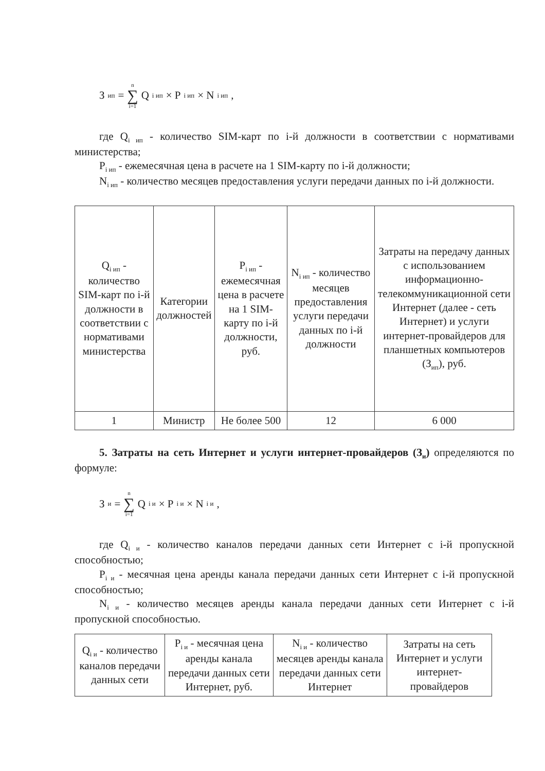З<sub>ип</sub> = n ∑ i=1 Q<sub>i ип</sub> × P<sub>i ип</sub> × N<sub>i ип</sub>,
где Q<sub>i ип</sub> - количество SIM-карт по i-й должности в соответствии с нормативами министерства;
P<sub>i ип</sub> - ежемесячная цена в расчете на 1 SIM-карту по i-й должности;
N<sub>i ип</sub> - количество месяцев предоставления услуги передачи данных по i-й должности.
| Q<sub>i ип</sub> - количество SIM-карт по i-й должности в соответствии с нормативами министерства | Категории должностей | P<sub>i ип</sub> - ежемесячная цена в расчете на 1 SIM-карту по i-й должности, руб. | N<sub>i ип</sub> - количество месяцев предоставления услуги передачи данных по i-й должности | Затраты на передачу данных с использованием информационно-телекоммуникационной сети Интернет (далее - сеть Интернет) и услуги интернет-провайдеров для планшетных компьютеров (З<sub>ип</sub>), руб. |
| 1 | Министр | Не более 500 | 12 | 6 000 |
5. Затраты на сеть Интернет и услуги интернет-провайдеров (З<sub>и</sub>) определяются по формуле:
З<sub>и</sub> = n ∑ i=1 Q<sub>i и</sub> × P<sub>i и</sub> × N<sub>i и</sub>,
где Q<sub>i и</sub> - количество каналов передачи данных сети Интернет с i-й пропускной способностью;
P<sub>i и</sub> - месячная цена аренды канала передачи данных сети Интернет с i-й пропускной способностью;
N<sub>i и</sub> - количество месяцев аренды канала передачи данных сети Интернет с i-й пропускной способностью.
| Q<sub>i и</sub> - количество каналов передачи данных сети | P<sub>i и</sub> - месячная цена аренды канала передачи данных сети Интернет, руб. | N<sub>i и</sub> - количество месяцев аренды канала передачи данных сети Интернет | Затраты на сеть Интернет и услуги интернет-провайдеров |